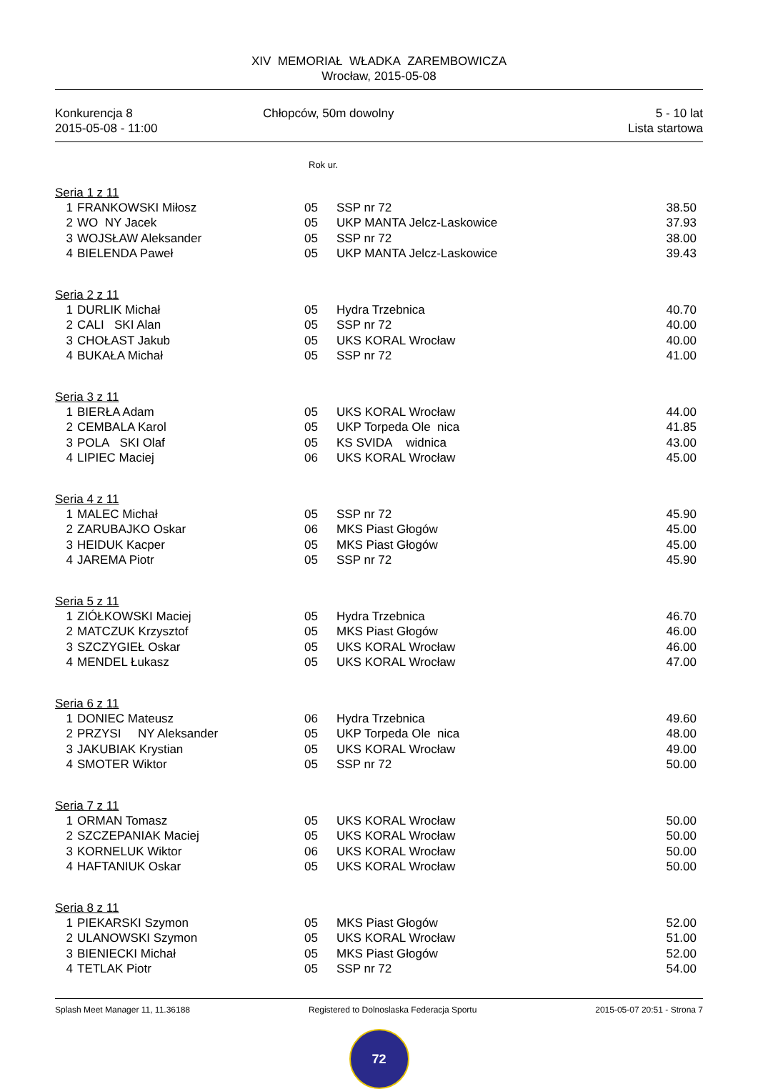XIV MEMORIAŁ WŁADKA ZAREMBOWICZA
Wrocław, 2015-05-08
Konkurencja 8
2015-05-08 - 11:00
Chłopców, 50m dowolny 5 - 10 lat
Lista startowa
Rok ur.
| Seria 1 z 11 | | | | |
| 1 | FRANKOWSKI Miłosz | 05 | SSP nr 72 | 38.50 |
| 2 | WO NY Jacek | 05 | UKP MANTA Jelcz-Laskowice | 37.93 |
| 3 | WOJSŁAW Aleksander | 05 | SSP nr 72 | 38.00 |
| 4 | BIELENDA Paweł | 05 | UKP MANTA Jelcz-Laskowice | 39.43 |
| Seria 2 z 11 | | | | |
| 1 | DURLIK Michał | 05 | Hydra Trzebnica | 40.70 |
| 2 | CALI SKI Alan | 05 | SSP nr 72 | 40.00 |
| 3 | CHOŁAST Jakub | 05 | UKS KORAL Wrocław | 40.00 |
| 4 | BUKAŁA Michał | 05 | SSP nr 72 | 41.00 |
| Seria 3 z 11 | | | | |
| 1 | BIERŁA Adam | 05 | UKS KORAL Wrocław | 44.00 |
| 2 | CEMBALA Karol | 05 | UKP Torpeda Ole nica | 41.85 |
| 3 | POLA SKI Olaf | 05 | KS SVIDA widnica | 43.00 |
| 4 | LIPIEC Maciej | 06 | UKS KORAL Wrocław | 45.00 |
| Seria 4 z 11 | | | | |
| 1 | MALEC Michał | 05 | SSP nr 72 | 45.90 |
| 2 | ZARUBAJKO Oskar | 06 | MKS Piast Głogów | 45.00 |
| 3 | HEIDUK Kacper | 05 | MKS Piast Głogów | 45.00 |
| 4 | JAREMA Piotr | 05 | SSP nr 72 | 45.90 |
| Seria 5 z 11 | | | | |
| 1 | ZIÓŁKOWSKI Maciej | 05 | Hydra Trzebnica | 46.70 |
| 2 | MATCZUK Krzysztof | 05 | MKS Piast Głogów | 46.00 |
| 3 | SZCZYGIEŁ Oskar | 05 | UKS KORAL Wrocław | 46.00 |
| 4 | MENDEL Łukasz | 05 | UKS KORAL Wrocław | 47.00 |
| Seria 6 z 11 | | | | |
| 1 | DONIEC Mateusz | 06 | Hydra Trzebnica | 49.60 |
| 2 | PRZYSI NY Aleksander | 05 | UKP Torpeda Ole nica | 48.00 |
| 3 | JAKUBIAK Krystian | 05 | UKS KORAL Wrocław | 49.00 |
| 4 | SMOTER Wiktor | 05 | SSP nr 72 | 50.00 |
| Seria 7 z 11 | | | | |
| 1 | ORMAN Tomasz | 05 | UKS KORAL Wrocław | 50.00 |
| 2 | SZCZEPANIAK Maciej | 05 | UKS KORAL Wrocław | 50.00 |
| 3 | KORNELUK Wiktor | 06 | UKS KORAL Wrocław | 50.00 |
| 4 | HAFTANIUK Oskar | 05 | UKS KORAL Wrocław | 50.00 |
| Seria 8 z 11 | | | | |
| 1 | PIEKARSKI Szymon | 05 | MKS Piast Głogów | 52.00 |
| 2 | ULANOWSKI Szymon | 05 | UKS KORAL Wrocław | 51.00 |
| 3 | BIENIECKI Michał | 05 | MKS Piast Głogów | 52.00 |
| 4 | TETLAK Piotr | 05 | SSP nr 72 | 54.00 |
Splash Meet Manager 11, 11.36188
Registered to Dolnoslaska Federacja Sportu
2015-05-07 20:51 - Strona 7
72